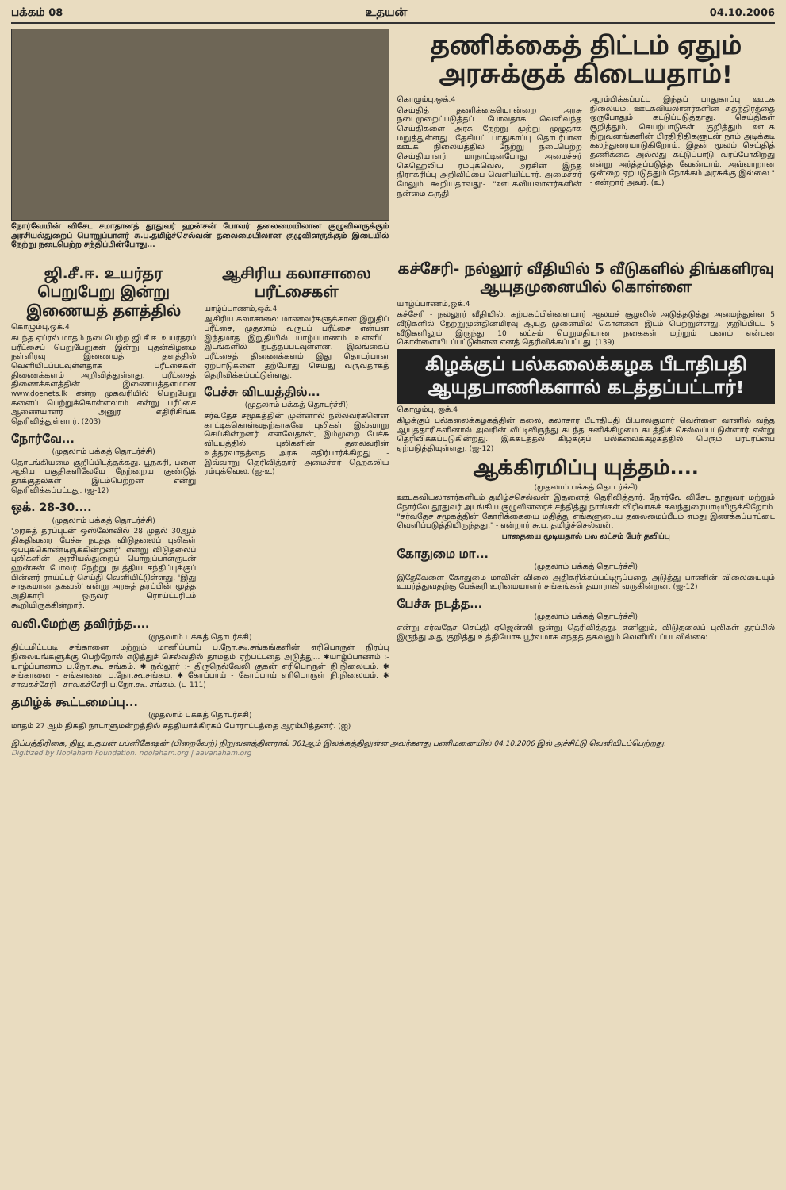பக்கம் 08 உதயன் 04.10.2006
நோர்வேயின் விசேட சமாதானத் தூதுவர் ஹன்சன் போவர் தலைமையிலான குழுவினருக்கும் அரசியல்துறைப் பொறுப்பாளர் சு.ப.தமிழ்ச்செல்வன் தலைமையிலான குழுவினருக்கும் இடையில் நேற்று நடைபெற்ற சந்திப்பின்போது...
தணிக்கைத் திட்டம் ஏதும் அரசுக்குக் கிடையதாம்!
கொழும்பு,ஒக்.4
செய்தித் தணிக்கையொன்றை அரசு நடைமுறைப்படுத்தப் போவதாக வெளிவந்த செய்திகளை அரசு நேற்று முற்று முழுதாக மறுத்துள்ளது. தேசியப் பாதுகாப்பு தொடர்பான ஊடக நிலையத்தில் நேற்று நடைபெற்ற செய்தியாளர் மாநாட்டின்போது அமைச்சர் கெஹெலிய ரம்புக்வெல, அரசின் இந்த நிராகரிப்பு அறிவிப்பை வெளியிட்டார். அமைச்சர் மேலும் கூறியதாவது:- "ஊடகவியலாளர்களின் நன்மை கருதி
ஆரம்பிக்கப்பட்ட இந்தப் பாதுகாப்பு ஊடக நிலையம், ஊடகவியலாளர்களின் சுதந்திரத்தை ஒருபோதும் கட்டுப்படுத்தாது. செய்திகள் குறித்தும், செயற்பாடுகள் குறித்தும் ஊடக நிறுவனங்களின் பிரதிநிதிகளுடன் நாம் அடிக்கடி கலந்துரையாடுகிறோம். இதன் மூலம் செய்தித் தணிக்கை அல்லது கட்டுப்பாடு வரப்போகிறது என்று அர்த்தப்படுத்த வேண்டாம். அவ்வாறான ஒன்றை ஏற்படுத்தும் நோக்கம் அரசுக்கு இல்லை." - என்றார் அவர். (உ)
ஜி.சீ.ஈ. உயர்தர பெறுபேறு இன்று இணையத் தளத்தில்
கொழும்பு,ஒக்.4
கடந்த ஏப்ரல் மாதம் நடைபெற்ற ஜி.சீ.ஈ. உயர்தரப் பரீட்சைப் பெறுபேறுகள் இன்று புதன்கிழமை நள்ளிரவு இணையத் தளத்தில் வெளியிடப்படவுள்ளதாக பரீட்சைகள் திணைக்களம் அறிவித்துள்ளது. பரீட்சைத் திணைக்களத்தின் இணையத்தளமான www.doenets.lk என்ற முகவரியில் பெறுபேறு களைப் பெற்றுக்கொள்ளலாம் என்று பரீட்சை ஆணையாளர் அனுர எதிரிசிங்க தெரிவித்துள்ளார். (203)
நோர்வே...
(முதலாம் பக்கத் தொடர்ச்சி)
தொடங்கியமை குறிப்பிடத்தக்கது. பூநகரி, பளை ஆகிய பகுதிகளிலேயே நேற்றைய குண்டுத் தாக்குதல்கள் இடம்பெற்றன என்று தெரிவிக்கப்பட்டது. (ஐ-12)
ஒக். 28-30....
(முதலாம் பக்கத் தொடர்ச்சி)
'அரசுத் தரப்புடன் ஒஸ்லோவில் 28 முதல் 30ஆம் திகதிவரை பேச்சு நடத்த விடுதலைப் புலிகள் ஒப்புக்கொண்டிருக்கின்றனர்" என்று விடுதலைப் புலிகளின் அரசியல்துறைப் பொறுப்பாளருடன் ஹன்சன் போவர் நேற்று நடத்திய சந்திப்புக்குப் பின்னர் ராய்ட்டர் செய்தி வெளியிட்டுள்ளது. 'இது சாதகமான தகவல்' என்று அரசுத் தரப்பின் மூத்த அதிகாரி ஒருவர் ரொய்ட்டரிடம் கூறியிருக்கின்றார்.
ஆசிரிய கலாசாலை பரீட்சைகள்
யாழ்ப்பாணம்,ஒக்.4
ஆசிரிய கலாசாலை மாணவர்களுக்கான இறுதிப் பரீட்சை, முதலாம் வருடப் பரீட்சை என்பன இந்தமாத இறுதியில் யாழ்ப்பாணம் உள்ளிட்ட இடங்களில் நடத்தப்படவுள்ளன. இலங்கைப் பரீட்சைத் திணைக்களம் இது தொடர்பான ஏற்பாடுகளை தற்போது செய்து வருவதாகத் தெரிவிக்கப்பட்டுள்ளது.
பேச்சு விடயத்தில்...
(முதலாம் பக்கத் தொடர்ச்சி)
சர்வதேச சமூகத்தின் முன்னால் நல்லவர்களென காட்டிக்கொள்வதற்காகவே புலிகள் இவ்வாறு செய்கின்றனர். எனவேதான், இம்முறை பேச்சு விடயத்தில் புலிகளின் தலைவரின் உத்தரவாதத்தை அரசு எதிர்பார்க்கிறது. - இவ்வாறு தெரிவித்தார் அமைச்சர் ஹெகலிய ரம்புக்வெல. (ஐ-உ)
வலி.மேற்கு தவிர்ந்த....
(முதலாம் பக்கத் தொடர்ச்சி)
திட்டமிட்டபடி சங்கானை மற்றும் மானிப்பாய் ப.நோ.கூ.சங்கங்களின் எரிபொருள் நிரப்பு நிலையங்களுக்கு பெற்றோல் எடுத்துச் செல்வதில் தாமதம் ஏற்பட்டதை அடுத்து... ✱யாழ்ப்பாணம் :- யாழ்ப்பாணம் ப.நோ.கூ. சங்கம். ✱ நல்லூர் :- திருநெல்வேலி குகன் எரிபொருள் நி.நிலையம். ✱ சங்கானை - சங்கானை ப.நோ.கூ.சங்கம். ✱ கோப்பாய் - கோப்பாய் எரிபொருள் நி.நிலையம். ✱ சாவகச்சேரி - சாவகச்சேரி ப.நோ.கூ. சங்கம். (ப-111)
தமிழ்க் கூட்டமைப்பு...
(முதலாம் பக்கத் தொடர்ச்சி)
மாதம் 27 ஆம் திகதி நாடாளுமன்றத்தில் சத்தியாக்கிரகப் போராட்டத்தை ஆரம்பித்தனர். (ஐ)
கச்சேரி- நல்லூர் வீதியில் 5 வீடுகளில் திங்களிரவு ஆயுதமுனையில் கொள்ளை
யாழ்ப்பாணம்,ஒக்.4
கச்சேரி - நல்லூர் வீதியில், கற்பகப்பிள்ளையார் ஆலயச் சூழலில் அடுத்தடுத்து அமைந்துள்ள 5 வீடுகளில் நேற்றுமுன்தினமிரவு ஆயுத முனையில் கொள்ளை இடம் பெற்றுள்ளது. குறிப்பிட்ட 5 வீடுகளிலும் இருந்து 10 லட்சம் பெறுமதியான நகைகள் மற்றும் பணம் என்பன கொள்ளையிடப்பட்டுள்ளன எனத் தெரிவிக்கப்பட்டது. (139)
கிழக்குப் பல்கலைக்கழக பீடாதிபதி ஆயுதபாணிகளால் கடத்தப்பட்டார்!
கொழும்பு, ஒக்.4
கிழக்குப் பல்கலைக்கழகத்தின் கலை, கலாசார பீடாதிபதி பி.பாலகுமார் வெள்ளை வானில் வந்த ஆயுததாரிகளினால் அவரின் வீட்டிலிருந்து கடந்த சனிக்கிழமை கடத்திச் செல்லப்பட்டுள்ளார் என்று தெரிவிக்கப்படுகின்றது. இக்கடத்தல் கிழக்குப் பல்கலைக்கழகத்தில் பெரும் பரபரப்பை ஏற்படுத்தியுள்ளது. (ஐ-12)
ஆக்கிரமிப்பு யுத்தம்....
(முதலாம் பக்கத் தொடர்ச்சி)
ஊடகவியலாளர்களிடம் தமிழ்ச்செல்வன் இதனைத் தெரிவித்தார். நோர்வே விசேட தூதுவர் மற்றும் நோர்வே தூதுவர் அடங்கிய குழுவினரைச் சந்தித்து நாங்கள் விரிவாகக் கலந்துரையாடியிருக்கிறோம். "சர்வதேச சமூகத்தின் கோரிக்கையை மதித்து எங்களுடைய தலைமைப்பீடம் எமது இணக்கப்பாட்டை வெளிப்படுத்தியிருந்தது." - என்றார் சு.ப. தமிழ்ச்செல்வன்.
பாதையை மூடியதால் பல லட்சம் பேர் தவிப்பு
கோதுமை மா...
(முதலாம் பக்கத் தொடர்ச்சி)
இதேவேளை கோதுமை மாவின் விலை அதிகரிக்கப்பட்டிருப்பதை அடுத்து பாணின் விலையையும் உயர்த்துவதற்கு பேக்கரி உரிமையாளர் சங்கங்கள் தயாராகி வருகின்றன. (ஐ-12)
பேச்சு நடத்த...
(முதலாம் பக்கத் தொடர்ச்சி)
என்று சர்வதேச செய்தி ஏஜென்ஸி ஒன்று தெரிவித்தது. எனினும், விடுதலைப் புலிகள் தரப்பில் இருந்து அது குறித்து உத்தியோக பூர்வமாக எந்தத் தகவலும் வெளியிடப்படவில்லை.
இப்பத்திரிகை, நியூ உதயன் பப்ளிகேஷன் (பிறைவேற்) நிறுவனத்தினரால் 361ஆம் இலக்கத்திலுள்ள அவர்களது பணிமனையில் 04.10.2006 இல் அச்சிட்டு வெளியிடப்பெற்றது.
Digitized by Noolaham Foundation. noolaham.org | aavanaham.org